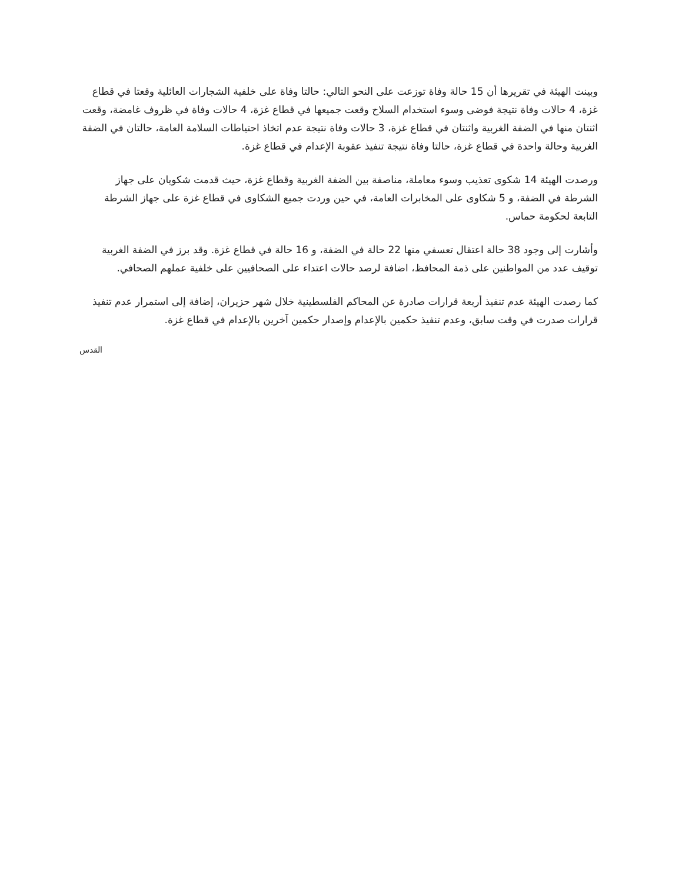وبينت الهيئة في تقريرها أن 15 حالة وفاة توزعت على النحو التالي: حالتا وفاة على خلفية الشجارات العائلية وقعتا في قطاع غزة، 4 حالات وفاة نتيجة فوضى وسوء استخدام السلاح وقعت جميعها في قطاع غزة، 4 حالات وفاة في ظروف غامضة، وقعت اثنتان منها في الضفة الغربية واثنتان في قطاع غزة، 3 حالات وفاة نتيجة عدم اتخاذ احتياطات السلامة العامة، حالتان في الضفة الغربية وحالة واحدة في قطاع غزة، حالتا وفاة نتيجة تنفيذ عقوبة الإعدام في قطاع غزة.
ورصدت الهيئة 14 شكوى تعذيب وسوء معاملة، مناصفة بين الضفة الغربية وقطاع غزة، حيث قدمت شكويان على جهاز الشرطة في الضفة، و 5 شكاوى على المخابرات العامة، في حين وردت جميع الشكاوى في قطاع غزة على جهاز الشرطة التابعة لحكومة حماس.
وأشارت إلى وجود 38 حالة اعتقال تعسفي منها 22 حالة في الضفة، و 16 حالة في قطاع غزة. وقد برز في الضفة الغربية توقيف عدد من المواطنين على ذمة المحافظ، اضافة لرصد حالات اعتداء على الصحافيين على خلفية عملهم الصحافي.
كما رصدت الهيئة عدم تنفيذ أربعة قرارات صادرة عن المحاكم الفلسطينية خلال شهر حزيران، إضافة إلى استمرار عدم تنفيذ قرارات صدرت في وقت سابق، وعدم تنفيذ حكمين بالإعدام وإصدار حكمين آخرين بالإعدام في قطاع غزة.
القدس